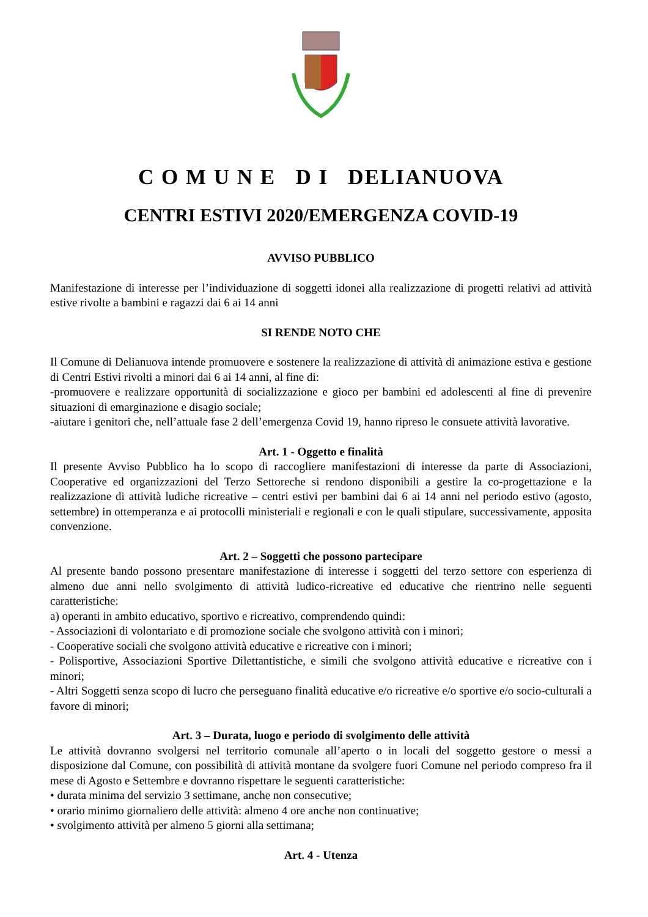C O M U N E D I DELIANUOVA
CENTRI ESTIVI 2020/EMERGENZA COVID-19
AVVISO PUBBLICO
Manifestazione di interesse per l’individuazione di soggetti idonei alla realizzazione di progetti relativi ad attività estive rivolte a bambini e ragazzi dai 6 ai 14 anni
SI RENDE NOTO CHE
Il Comune di Delianuova intende promuovere e sostenere la realizzazione di attività di animazione estiva e gestione di Centri Estivi rivolti a minori dai 6 ai 14 anni, al fine di:
-promuovere e realizzare opportunità di socializzazione e gioco per bambini ed adolescenti al fine di prevenire situazioni di emarginazione e disagio sociale;
-aiutare i genitori che, nell’attuale fase 2 dell’emergenza Covid 19, hanno ripreso le consuete attività lavorative.
Art. 1 - Oggetto e finalità
Il presente Avviso Pubblico ha lo scopo di raccogliere manifestazioni di interesse da parte di Associazioni, Cooperative ed organizzazioni del Terzo Settoreche si rendono disponibili a gestire la co-progettazione e la realizzazione di attività ludiche ricreative – centri estivi per bambini dai 6 ai 14 anni nel periodo estivo (agosto, settembre) in ottemperanza e ai protocolli ministeriali e regionali e con le quali stipulare, successivamente, apposita convenzione.
Art. 2 – Soggetti che possono partecipare
Al presente bando possono presentare manifestazione di interesse i soggetti del terzo settore con esperienza di almeno due anni nello svolgimento di attività ludico-ricreative ed educative che rientrino nelle seguenti caratteristiche:
a) operanti in ambito educativo, sportivo e ricreativo, comprendendo quindi:
- Associazioni di volontariato e di promozione sociale che svolgono attività con i minori;
- Cooperative sociali che svolgono attività educative e ricreative con i minori;
- Polisportive, Associazioni Sportive Dilettantistiche, e simili che svolgono attività educative e ricreative con i minori;
- Altri Soggetti senza scopo di lucro che perseguano finalità educative e/o ricreative e/o sportive e/o socio-culturali a favore di minori;
Art. 3 – Durata, luogo e periodo di svolgimento delle attività
Le attività dovranno svolgersi nel territorio comunale all’aperto o in locali del soggetto gestore o messi a disposizione dal Comune, con possibilità di attività montane da svolgere fuori Comune nel periodo compreso fra il mese di Agosto e Settembre e dovranno rispettare le seguenti caratteristiche:
• durata minima del servizio 3 settimane, anche non consecutive;
• orario minimo giornaliero delle attività: almeno 4 ore anche non continuative;
• svolgimento attività per almeno 5 giorni alla settimana;
Art. 4 - Utenza